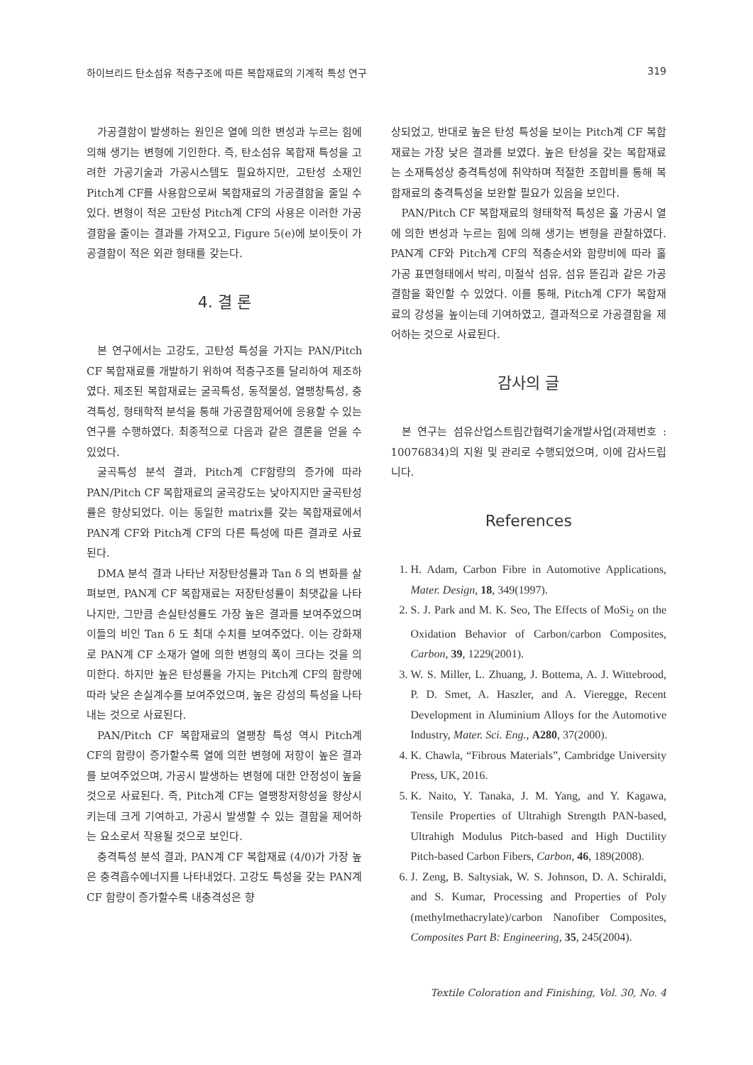하이브리드 탄소섬유 적층구조에 따른 복합재료의 기계적 특성 연구 319
가공결함이 발생하는 원인은 열에 의한 변성과 누르는 힘에 의해 생기는 변형에 기인한다. 즉, 탄소섬유 복합재 특성을 고려한 가공기술과 가공시스템도 필요하지만, 고탄성 소재인 Pitch계 CF를 사용함으로써 복합재료의 가공결함을 줄일 수 있다. 변형이 적은 고탄성 Pitch계 CF의 사용은 이러한 가공결함을 줄이는 결과를 가져오고, Figure 5(e)에 보이듯이 가공결함이 적은 외관 형태를 갖는다.
4. 결 론
본 연구에서는 고강도, 고탄성 특성을 가지는 PAN/Pitch CF 복합재료를 개발하기 위하여 적층구조를 달리하여 제조하였다. 제조된 복합재료는 굴곡특성, 동적물성, 열팽창특성, 충격특성, 형태학적 분석을 통해 가공결함제어에 응용할 수 있는 연구를 수행하였다. 최종적으로 다음과 같은 결론을 얻을 수 있었다.
굴곡특성 분석 결과, Pitch계 CF함량의 증가에 따라 PAN/Pitch CF 복합재료의 굴곡강도는 낮아지지만 굴곡탄성률은 향상되었다. 이는 동일한 matrix를 갖는 복합재료에서 PAN계 CF와 Pitch계 CF의 다른 특성에 따른 결과로 사료된다.
DMA 분석 결과 나타난 저장탄성률과 Tan δ 의 변화를 살펴보면, PAN계 CF 복합재료는 저장탄성률이 최댓값을 나타나지만, 그만큼 손실탄성률도 가장 높은 결과를 보여주었으며 이들의 비인 Tan δ 도 최대 수치를 보여주었다. 이는 강화재로 PAN계 CF 소재가 열에 의한 변형의 폭이 크다는 것을 의미한다. 하지만 높은 탄성률을 가지는 Pitch계 CF의 함량에 따라 낮은 손실계수를 보여주었으며, 높은 강성의 특성을 나타내는 것으로 사료된다.
PAN/Pitch CF 복합재료의 열팽창 특성 역시 Pitch계 CF의 함량이 증가할수록 열에 의한 변형에 저항이 높은 결과를 보여주었으며, 가공시 발생하는 변형에 대한 안정성이 높을 것으로 사료된다. 즉, Pitch계 CF는 열팽창저항성을 향상시키는데 크게 기여하고, 가공시 발생할 수 있는 결함을 제어하는 요소로서 작용될 것으로 보인다.
충격특성 분석 결과, PAN계 CF 복합재료 (4/0)가 가장 높은 충격흡수에너지를 나타내었다. 고강도 특성을 갖는 PAN계 CF 함량이 증가할수록 내충격성은 향
상되었고, 반대로 높은 탄성 특성을 보이는 Pitch계 CF 복합재료는 가장 낮은 결과를 보였다. 높은 탄성을 갖는 복합재료는 소재특성상 충격특성에 취약하며 적절한 조합비를 통해 복합재료의 충격특성을 보완할 필요가 있음을 보인다.
PAN/Pitch CF 복합재료의 형태학적 특성은 홀 가공시 열에 의한 변성과 누르는 힘에 의해 생기는 변형을 관찰하였다. PAN계 CF와 Pitch계 CF의 적층순서와 함량비에 따라 홀 가공 표면형태에서 박리, 미절삭 섬유, 섬유 뜯김과 같은 가공결함을 확인할 수 있었다. 이를 통해, Pitch계 CF가 복합재료의 강성을 높이는데 기여하였고, 결과적으로 가공결함을 제어하는 것으로 사료된다.
감사의 글
본 연구는 섬유산업스트림간협력기술개발사업(과제번호 : 10076834)의 지원 및 관리로 수행되었으며, 이에 감사드립니다.
References
1. H. Adam, Carbon Fibre in Automotive Applications, Mater. Design, 18, 349(1997).
2. S. J. Park and M. K. Seo, The Effects of MoSi<sub>2</sub> on the Oxidation Behavior of Carbon/carbon Composites, Carbon, 39, 1229(2001).
3. W. S. Miller, L. Zhuang, J. Bottema, A. J. Wittebrood, P. D. Smet, A. Haszler, and A. Vieregge, Recent Development in Aluminium Alloys for the Automotive Industry, Mater. Sci. Eng., A280, 37(2000).
4. K. Chawla, “Fibrous Materials”, Cambridge University Press, UK, 2016.
5. K. Naito, Y. Tanaka, J. M. Yang, and Y. Kagawa, Tensile Properties of Ultrahigh Strength PAN-based, Ultrahigh Modulus Pitch-based and High Ductility Pitch-based Carbon Fibers, Carbon, 46, 189(2008).
6. J. Zeng, B. Saltysiak, W. S. Johnson, D. A. Schiraldi, and S. Kumar, Processing and Properties of Poly (methylmethacrylate)/carbon Nanofiber Composites, Composites Part B: Engineering, 35, 245(2004).
Textile Coloration and Finishing, Vol. 30, No. 4